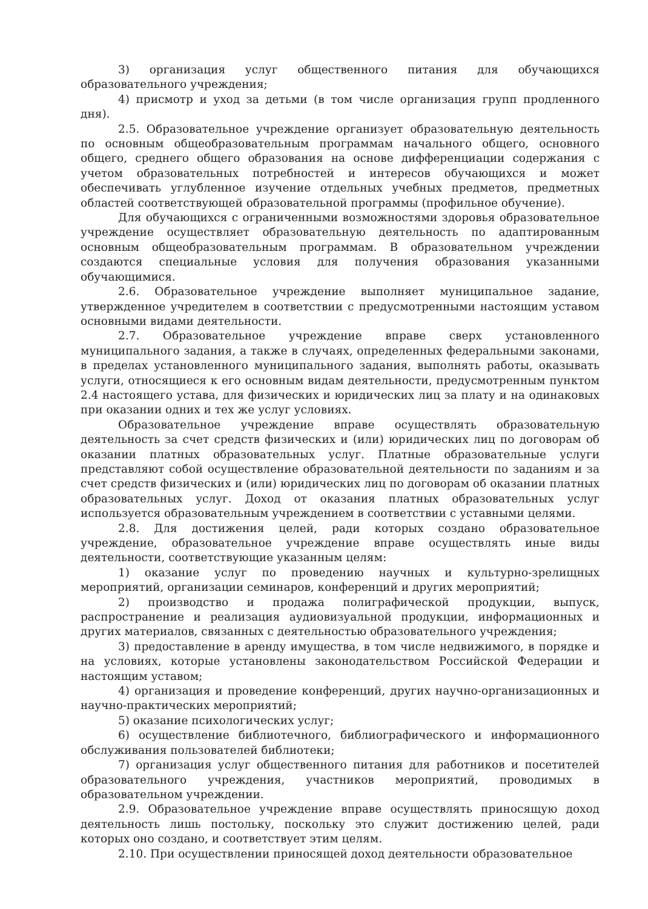3) организация услуг общественного питания для обучающихся образовательного учреждения;
4) присмотр и уход за детьми (в том числе организация групп продленного дня).
2.5. Образовательное учреждение организует образовательную деятельность по основным общеобразовательным программам начального общего, основного общего, среднего общего образования на основе дифференциации содержания с учетом образовательных потребностей и интересов обучающихся и может обеспечивать углубленное изучение отдельных учебных предметов, предметных областей соответствующей образовательной программы (профильное обучение).
Для обучающихся с ограниченными возможностями здоровья образовательное учреждение осуществляет образовательную деятельность по адаптированным основным общеобразовательным программам. В образовательном учреждении создаются специальные условия для получения образования указанными обучающимися.
2.6. Образовательное учреждение выполняет муниципальное задание, утвержденное учредителем в соответствии с предусмотренными настоящим уставом основными видами деятельности.
2.7. Образовательное учреждение вправе сверх установленного муниципального задания, а также в случаях, определенных федеральными законами, в пределах установленного муниципального задания, выполнять работы, оказывать услуги, относящиеся к его основным видам деятельности, предусмотренным пунктом 2.4 настоящего устава, для физических и юридических лиц за плату и на одинаковых при оказании одних и тех же услуг условиях.
Образовательное учреждение вправе осуществлять образовательную деятельность за счет средств физических и (или) юридических лиц по договорам об оказании платных образовательных услуг. Платные образовательные услуги представляют собой осуществление образовательной деятельности по заданиям и за счет средств физических и (или) юридических лиц по договорам об оказании платных образовательных услуг. Доход от оказания платных образовательных услуг используется образовательным учреждением в соответствии с уставными целями.
2.8. Для достижения целей, ради которых создано образовательное учреждение, образовательное учреждение вправе осуществлять иные виды деятельности, соответствующие указанным целям:
1) оказание услуг по проведению научных и культурно-зрелищных мероприятий, организации семинаров, конференций и других мероприятий;
2) производство и продажа полиграфической продукции, выпуск, распространение и реализация аудиовизуальной продукции, информационных и других материалов, связанных с деятельностью образовательного учреждения;
3) предоставление в аренду имущества, в том числе недвижимого, в порядке и на условиях, которые установлены законодательством Российской Федерации и настоящим уставом;
4) организация и проведение конференций, других научно-организационных и научно-практических мероприятий;
5) оказание психологических услуг;
6) осуществление библиотечного, библиографического и информационного обслуживания пользователей библиотеки;
7) организация услуг общественного питания для работников и посетителей образовательного учреждения, участников мероприятий, проводимых в образовательном учреждении.
2.9. Образовательное учреждение вправе осуществлять приносящую доход деятельность лишь постольку, поскольку это служит достижению целей, ради которых оно создано, и соответствует этим целям.
2.10. При осуществлении приносящей доход деятельности образовательное